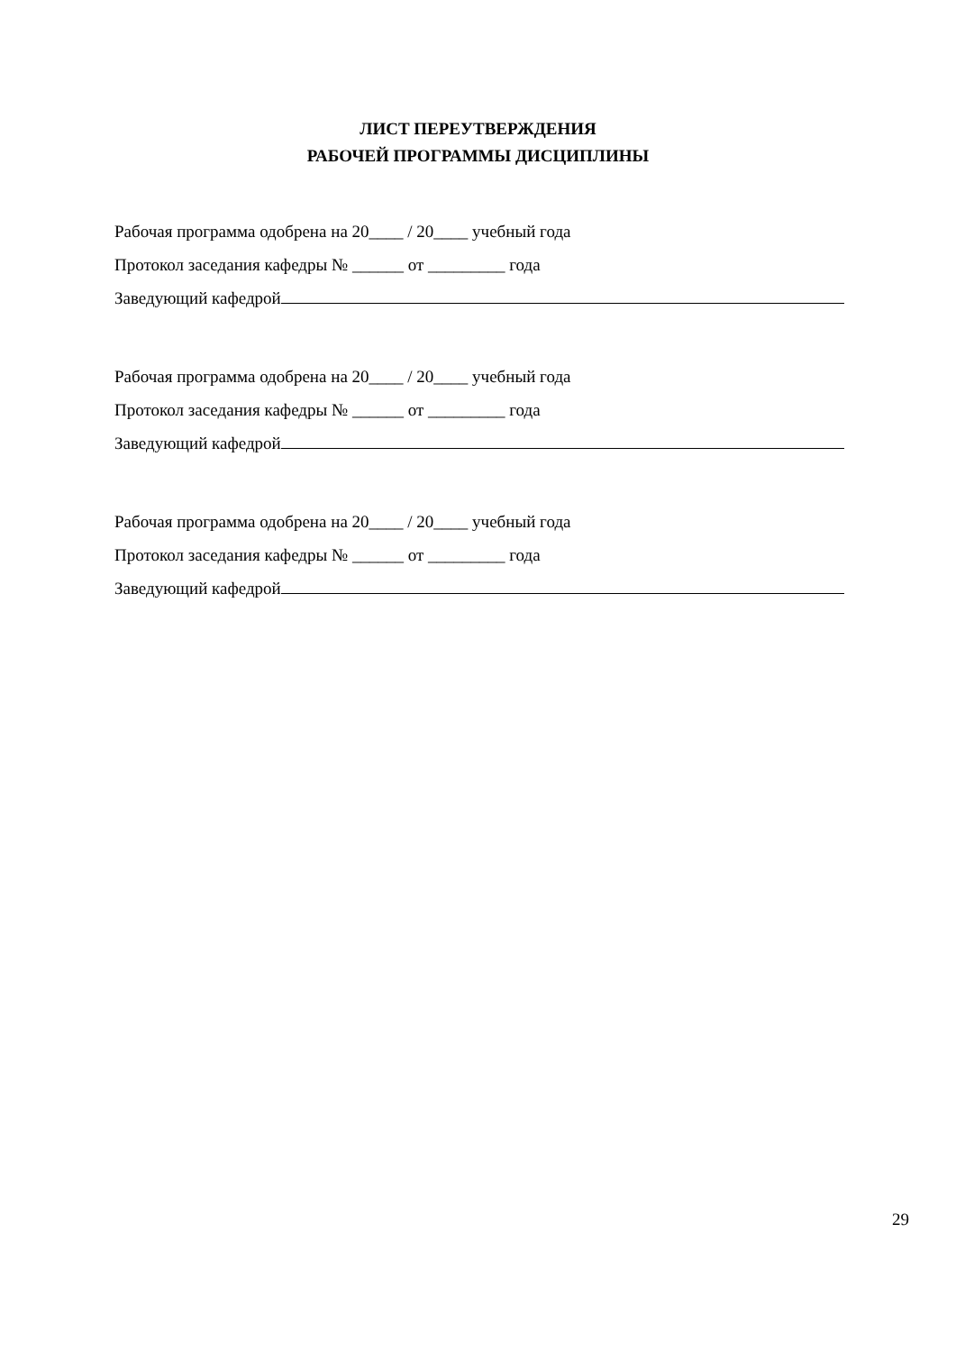ЛИСТ ПЕРЕУТВЕРЖДЕНИЯ
РАБОЧЕЙ ПРОГРАММЫ ДИСЦИПЛИНЫ
Рабочая программа одобрена на 20____ / 20____ учебный года
Протокол заседания кафедры № ______ от _________ года
Заведующий кафедрой
Рабочая программа одобрена на 20____ / 20____ учебный года
Протокол заседания кафедры № ______ от _________ года
Заведующий кафедрой
Рабочая программа одобрена на 20____ / 20____ учебный года
Протокол заседания кафедры № ______ от _________ года
Заведующий кафедрой
29